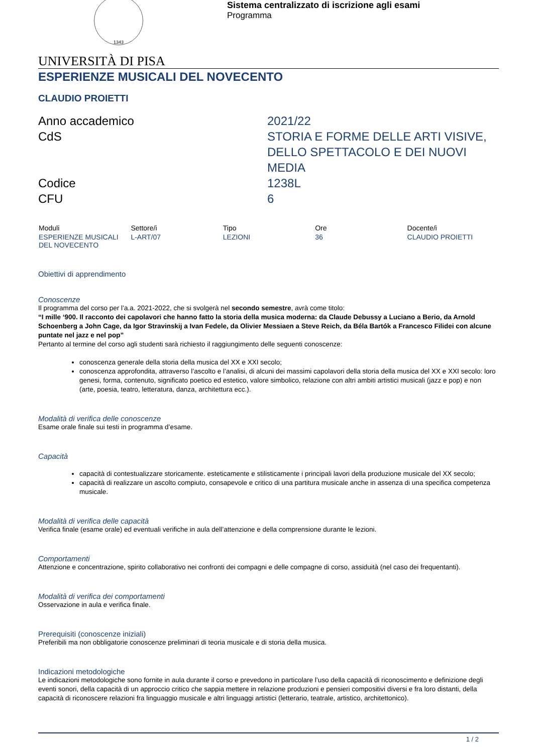1343
Sistema centralizzato di iscrizione agli esami
Programma
UNIVERSITÀ DI PISA
ESPERIENZE MUSICALI DEL NOVECENTO
CLAUDIO PROIETTI
Anno accademico
2021/22
CdS
STORIA E FORME DELLE ARTI VISIVE, DELLO SPETTACOLO E DEI NUOVI MEDIA
Codice
1238L
CFU
6
| Moduli | Settore/i | Tipo | Ore | Docente/i |
| --- | --- | --- | --- | --- |
| ESPERIENZE MUSICALI DEL NOVECENTO | L-ART/07 | LEZIONI | 36 | CLAUDIO PROIETTI |
Obiettivi di apprendimento
Conoscenze
Il programma del corso per l’a.a. 2021-2022, che si svolgerà nel secondo semestre, avrà come titolo:
“I mille ‘900. Il racconto dei capolavori che hanno fatto la storia della musica moderna: da Claude Debussy a Luciano a Berio, da Arnold Schoenberg a John Cage, da Igor Stravinskij a Ivan Fedele, da Olivier Messiaen a Steve Reich, da Béla Bartók a Francesco Filidei con alcune puntate nel jazz e nel pop”
Pertanto al termine del corso agli studenti sarà richiesto il raggiungimento delle seguenti conoscenze:
conoscenza generale della storia della musica del XX e XXI secolo;
conoscenza approfondita, attraverso l’ascolto e l’analisi, di alcuni dei massimi capolavori della storia della musica del XX e XXI secolo: loro genesi, forma, contenuto, significato poetico ed estetico, valore simbolico, relazione con altri ambiti artistici musicali (jazz e pop) e non (arte, poesia, teatro, letteratura, danza, architettura ecc.).
Modalità di verifica delle conoscenze
Esame orale finale sui testi in programma d’esame.
Capacità
capacità di contestualizzare storicamente. esteticamente e stilisticamente i principali lavori della produzione musicale del XX secolo;
capacità di realizzare un ascolto compiuto, consapevole e critico di una partitura musicale anche in assenza di una specifica competenza musicale.
Modalità di verifica delle capacità
Verifica finale (esame orale) ed eventuali verifiche in aula dell’attenzione e della comprensione durante le lezioni.
Comportamenti
Attenzione e concentrazione, spirito collaborativo nei confronti dei compagni e delle compagne di corso, assiduità (nel caso dei frequentanti).
Modalità di verifica dei comportamenti
Osservazione in aula e verifica finale.
Prerequisiti (conoscenze iniziali)
Preferibili ma non obbligatorie conoscenze preliminari di teoria musicale e di storia della musica.
Indicazioni metodologiche
Le indicazioni metodologiche sono fornite in aula durante il corso e prevedono in particolare l’uso della capacità di riconoscimento e definizione degli eventi sonori, della capacità di un approccio critico che sappia mettere in relazione produzioni e pensieri compositivi diversi e fra loro distanti, della capacità di riconoscere relazioni fra linguaggio musicale e altri linguaggi artistici (letterario, teatrale, artistico, architettonico).
1 / 2